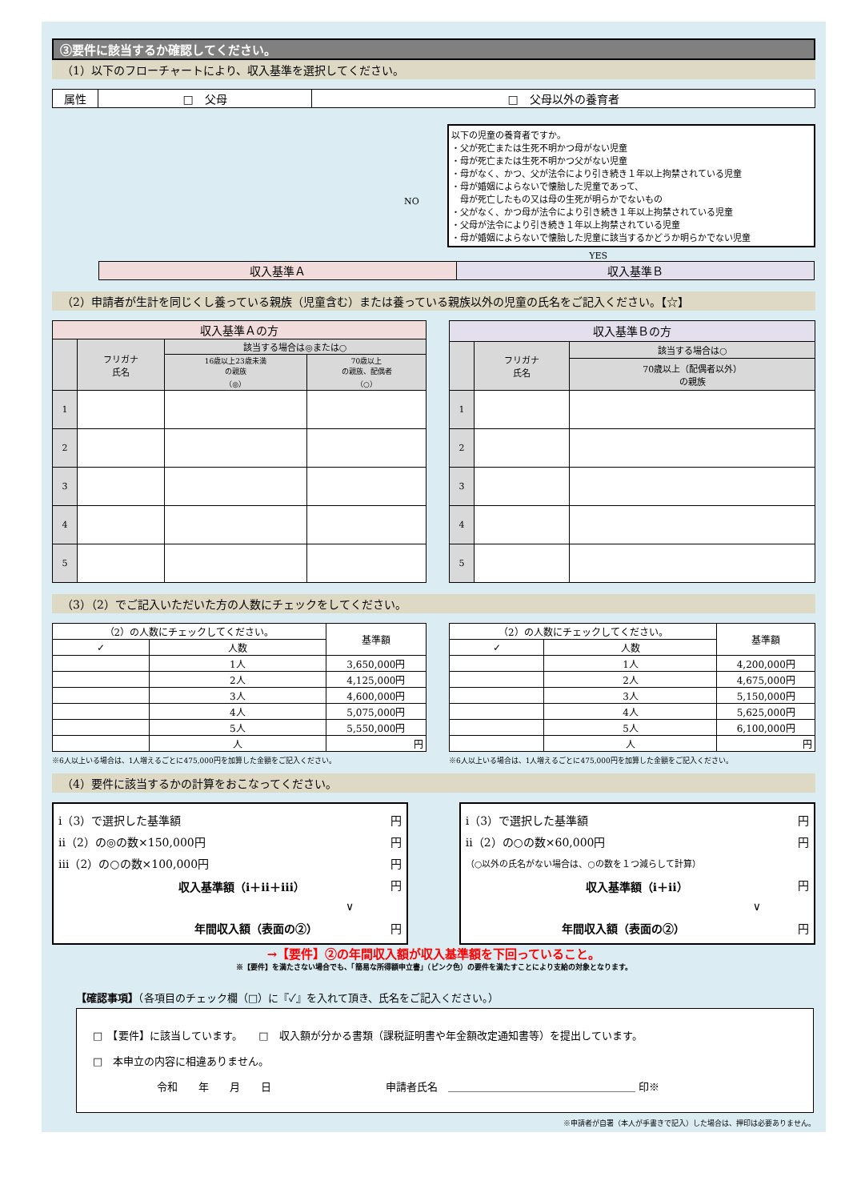③要件に該当するか確認してください。
（1）以下のフローチャートにより、収入基準を選択してください。
| 属性 | □ 父母 | □ 父母以外の養育者 |
NO
以下の児童の養育者ですか。
・父が死亡または生死不明かつ母がない児童
・母が死亡または生死不明かつ父がない児童
・母がなく、かつ、父が法令により引き続き１年以上拘禁されている児童
・母が婚姻によらないで懐胎した児童であって、
　母が死亡したもの又は母の生死が明らかでないもの
・父がなく、かつ母が法令により引き続き１年以上拘禁されている児童
・父母が法令により引き続き１年以上拘禁されている児童
・母が婚姻によらないで懐胎した児童に該当するかどうか明らかでない児童
YES
| 収入基準Ａ | 収入基準Ｂ |
（2）申請者が生計を同じくし養っている親族（児童含む）または養っている親族以外の児童の氏名をご記入ください。【☆】
| 収入基準Ａの方 | | | |
| --- | --- | --- | --- |
| | フリガナ 氏名 | 該当する場合は◎または○ | |
| | | 16歳以上23歳未満 の親族 （◎） | 70歳以上 の親族、配偶者 （○） |
| 1 | | | |
| 2 | | | |
| 3 | | | |
| 4 | | | |
| 5 | | | |
| 収入基準Ｂの方 | | |
| --- | --- | --- |
| | フリガナ 氏名 | 該当する場合は○ |
| | | 70歳以上（配偶者以外） の親族 |
| 1 | | |
| 2 | | |
| 3 | | |
| 4 | | |
| 5 | | |
（3）（2）でご記入いただいた方の人数にチェックをしてください。
| （2）の人数にチェックしてください。 | | 基準額 |
| ✓ | 人数 | |
| | 1人 | 3,650,000円 |
| | 2人 | 4,125,000円 |
| | 3人 | 4,600,000円 |
| | 4人 | 5,075,000円 |
| | 5人 | 5,550,000円 |
| | 人 | 円 |
※6人以上いる場合は、1人増えるごとに475,000円を加算した金額をご記入ください。
| （2）の人数にチェックしてください。 | | 基準額 |
| ✓ | 人数 | |
| | 1人 | 4,200,000円 |
| | 2人 | 4,675,000円 |
| | 3人 | 5,150,000円 |
| | 4人 | 5,625,000円 |
| | 5人 | 6,100,000円 |
| | 人 | 円 |
※6人以上いる場合は、1人増えるごとに475,000円を加算した金額をご記入ください。
（4）要件に該当するかの計算をおこなってください。
ⅰ（3）で選択した基準額 円
ⅱ（2）の◎の数×150,000円 円
ⅲ（2）の○の数×100,000円 円
収入基準額（ⅰ＋ⅱ＋ⅲ） 円
∨
年間収入額（表面の②） 円
ⅰ（3）で選択した基準額 円
ⅱ（2）の○の数×60,000円 円
（○以外の氏名がない場合は、○の数を１つ減らして計算）
収入基準額（ⅰ＋ⅱ） 円
∨
年間収入額（表面の②） 円
→【要件】②の年間収入額が収入基準額を下回っていること。
※【要件】を満たさない場合でも、「簡易な所得額申立書」（ピンク色）の要件を満たすことにより支給の対象となります。
【確認事項】（各項目のチェック欄（□）に『✓』を入れて頂き、氏名をご記入ください。）
□　【要件】に該当しています。　　□　収入額が分かる書類（課税証明書や年金額改定通知書等）を提出しています。
□　本申立の内容に相違ありません。
令和　　年　　月　　日　　　　　　　　　　　申請者氏名　＿＿＿＿＿＿＿＿＿＿＿＿＿＿＿＿＿＿ 印※
※申請者が自署（本人が手書きで記入）した場合は、押印は必要ありません。